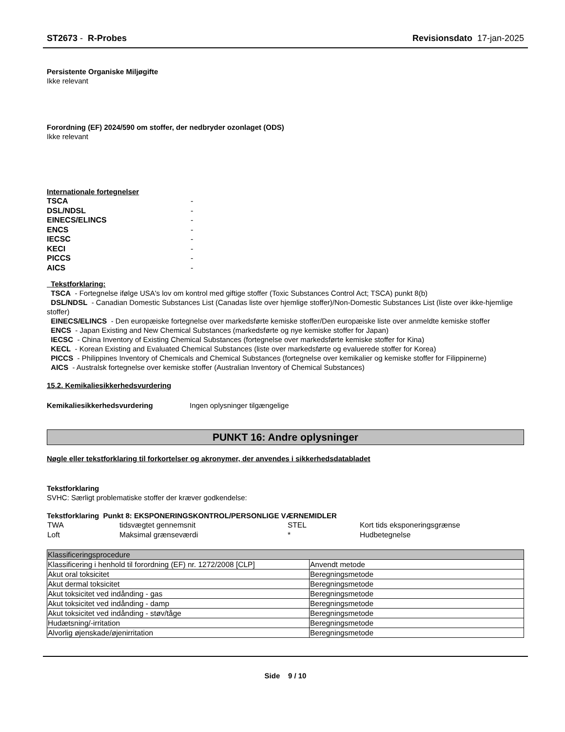ST2673 - R-Probes Revisionsdato 17-jan-2025
Persistente Organiske Miljøgifte
Ikke relevant
Forordning (EF) 2024/590 om stoffer, der nedbryder ozonlaget (ODS)
Ikke relevant
Internationale fortegnelser
| TSCA | - |
| DSL/NDSL | - |
| EINECS/ELINCS | - |
| ENCS | - |
| IECSC | - |
| KECI | - |
| PICCS | - |
| AICS | - |
Tekstforklaring:
TSCA - Fortegnelse ifølge USA's lov om kontrol med giftige stoffer (Toxic Substances Control Act; TSCA) punkt 8(b)
DSL/NDSL - Canadian Domestic Substances List (Canadas liste over hjemlige stoffer)/Non-Domestic Substances List (liste over ikke-hjemlige stoffer)
EINECS/ELINCS - Den europæiske fortegnelse over markedsførte kemiske stoffer/Den europæiske liste over anmeldte kemiske stoffer
ENCS - Japan Existing and New Chemical Substances (markedsførte og nye kemiske stoffer for Japan)
IECSC - China Inventory of Existing Chemical Substances (fortegnelse over markedsførte kemiske stoffer for Kina)
KECL - Korean Existing and Evaluated Chemical Substances (liste over markedsførte og evaluerede stoffer for Korea)
PICCS - Philippines Inventory of Chemicals and Chemical Substances (fortegnelse over kemikalier og kemiske stoffer for Filippinerne)
AICS - Australsk fortegnelse over kemiske stoffer (Australian Inventory of Chemical Substances)
15.2. Kemikaliesikkerhedsvurdering
Kemikaliesikkerhedsvurdering Ingen oplysninger tilgængelige
PUNKT 16: Andre oplysninger
Nøgle eller tekstforklaring til forkortelser og akronymer, der anvendes i sikkerhedsdatabladet
Tekstforklaring
SVHC: Særligt problematiske stoffer der kræver godkendelse:
Tekstforklaring Punkt 8: EKSPONERINGSKONTROL/PERSONLIGE VÆRNEMIDLER
| TWA | tidsvægtet gennemsnit | STEL | Kort tids eksponeringsgrænse |
| Loft | Maksimal grænseværdi | * | Hudbetegnelse |
| Klassificeringsprocedure | |
| --- | --- |
| Klassificering i henhold til forordning (EF) nr. 1272/2008 [CLP] | Anvendt metode |
| Akut oral toksicitet | Beregningsmetode |
| Akut dermal toksicitet | Beregningsmetode |
| Akut toksicitet ved indånding - gas | Beregningsmetode |
| Akut toksicitet ved indånding - damp | Beregningsmetode |
| Akut toksicitet ved indånding - støv/tåge | Beregningsmetode |
| Hudætsning/-irritation | Beregningsmetode |
| Alvorlig øjenskade/øjenirritation | Beregningsmetode |
Side 9 / 10